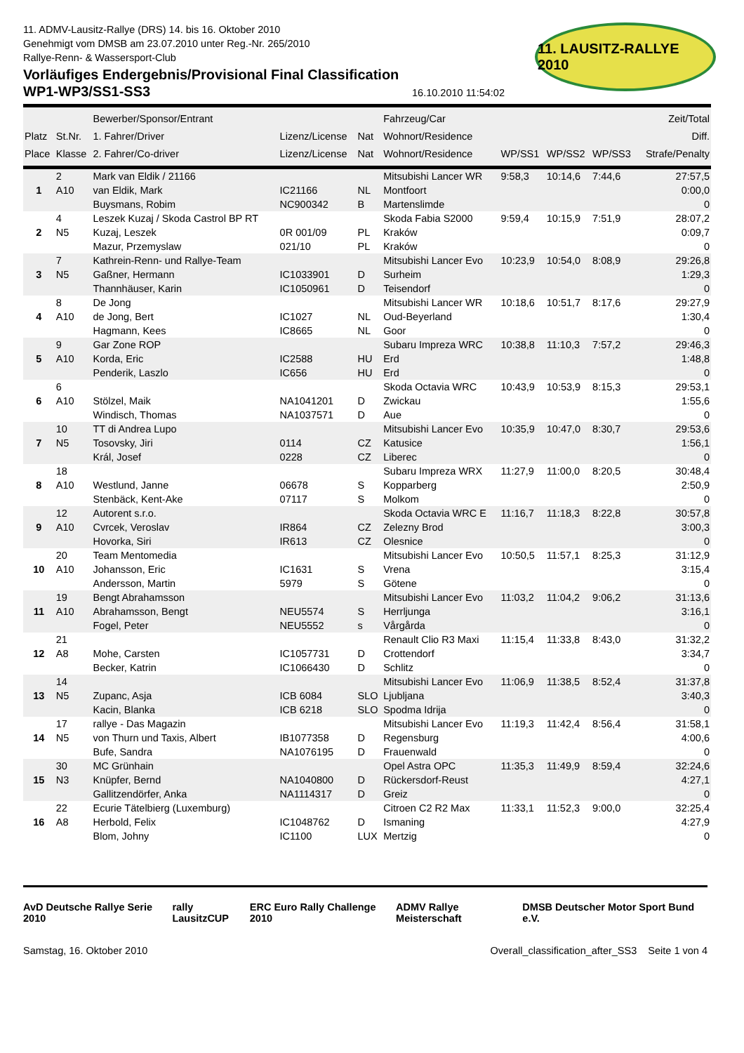11. ADMV-Lausitz-Rallye (DRS) 14. bis 16. Oktober 2010
Genehmigt vom DMSB am 23.07.2010 unter Reg.-Nr. 265/2010
Rallye-Renn- & Wassersport-Club
Vorläufiges Endergebnis/Provisional Final Classification
WP1-WP3/SS1-SS3
16.10.2010 11:54:02
11. LAUSITZ-RALLYE 2010
| Platz Place | St.Nr. Klasse | Bewerber/Sponsor/Entrant 1. Fahrer/Driver 2. Fahrer/Co-driver | Lizenz/License Lizenz/License | Nat Nat | Fahrzeug/Car Wohnort/Residence Wohnort/Residence | WP/SS1 | WP/SS2 | WP/SS3 | Zeit/Total Diff. Strafe/Penalty |
| --- | --- | --- | --- | --- | --- | --- | --- | --- | --- |
| 1 | 2 A10 | Mark van Eldik / 21166 van Eldik, Mark Buysmans, Robim | IC21166 NC900342 | NL B | Mitsubishi Lancer WR Montfoort Martenslimde | 9:58,3 | 10:14,6 | 7:44,6 | 27:57,5 0:00,0 0 |
| 2 | 4 N5 | Leszek Kuzaj / Skoda Castrol BP RT Kuzaj, Leszek Mazur, Przemyslaw | 0R 001/09 021/10 | PL PL | Skoda Fabia S2000 Kraków Kraków | 9:59,4 | 10:15,9 | 7:51,9 | 28:07,2 0:09,7 0 |
| 3 | 7 N5 | Kathrein-Renn- und Rallye-Team Gaßner, Hermann Thannhäuser, Karin | IC1033901 IC1050961 | D D | Mitsubishi Lancer Evo Surheim Teisendorf | 10:23,9 | 10:54,0 | 8:08,9 | 29:26,8 1:29,3 0 |
| 4 | 8 A10 | De Jong de Jong, Bert Hagmann, Kees | IC1027 IC8665 | NL NL | Mitsubishi Lancer WR Oud-Beyerland Goor | 10:18,6 | 10:51,7 | 8:17,6 | 29:27,9 1:30,4 0 |
| 5 | 9 A10 | Gar Zone ROP Korda, Eric Penderik, Laszlo | IC2588 IC656 | HU HU | Subaru Impreza WRC Erd Erd | 10:38,8 | 11:10,3 | 7:57,2 | 29:46,3 1:48,8 0 |
| 6 | 6 A10 | Stölzel, Maik Windisch, Thomas | NA1041201 NA1037571 | D D | Skoda Octavia WRC Zwickau Aue | 10:43,9 | 10:53,9 | 8:15,3 | 29:53,1 1:55,6 0 |
| 7 | 10 N5 | TT di Andrea Lupo Tosovsky, Jiri Král, Josef | 0114 0228 | CZ CZ | Mitsubishi Lancer Evo Katusice Liberec | 10:35,9 | 10:47,0 | 8:30,7 | 29:53,6 1:56,1 0 |
| 8 | 18 A10 | Westlund, Janne Stenbäck, Kent-Ake | 06678 07117 | S S | Subaru Impreza WRX Kopparberg Molkom | 11:27,9 | 11:00,0 | 8:20,5 | 30:48,4 2:50,9 0 |
| 9 | 12 A10 | Autorent s.r.o. Cvrcek, Veroslav Hovorka, Siri | IR864 IR613 | CZ CZ | Skoda Octavia WRC E Zelezny Brod Olesnice | 11:16,7 | 11:18,3 | 8:22,8 | 30:57,8 3:00,3 0 |
| 10 | 20 A10 | Team Mentomedia Johansson, Eric Andersson, Martin | IC1631 5979 | S S | Mitsubishi Lancer Evo Vrena Götene | 10:50,5 | 11:57,1 | 8:25,3 | 31:12,9 3:15,4 0 |
| 11 | 19 A10 | Bengt Abrahamsson Abrahamsson, Bengt Fogel, Peter | NEU5574 NEU5552 | S s | Mitsubishi Lancer Evo Herrljunga Vårgårda | 11:03,2 | 11:04,2 | 9:06,2 | 31:13,6 3:16,1 0 |
| 12 | 21 A8 | Mohe, Carsten Becker, Katrin | IC1057731 IC1066430 | D D | Renault Clio R3 Maxi Crottendorf Schlitz | 11:15,4 | 11:33,8 | 8:43,0 | 31:32,2 3:34,7 0 |
| 13 | 14 N5 | Zupanc, Asja Kacin, Blanka | ICB 6084 ICB 6218 | SLO SLO | Mitsubishi Lancer Evo Ljubljana Spodma Idrija | 11:06,9 | 11:38,5 | 8:52,4 | 31:37,8 3:40,3 0 |
| 14 | 17 N5 | rallye - Das Magazin von Thurn und Taxis, Albert Bufe, Sandra | IB1077358 NA1076195 | D D | Mitsubishi Lancer Evo Regensburg Frauenwald | 11:19,3 | 11:42,4 | 8:56,4 | 31:58,1 4:00,6 0 |
| 15 | 30 N3 | MC Grünhain Knüpfer, Bernd Gallitzendörfer, Anka | NA1040800 NA1114317 | D D | Opel Astra OPC Rückersdorf-Reust Greiz | 11:35,3 | 11:49,9 | 8:59,4 | 32:24,6 4:27,1 0 |
| 16 | 22 A8 | Ecurie Tätelbierg (Luxemburg) Herbold, Felix Blom, Johny | IC1048762 IC1100 | D LUX | Citroen C2 R2 Max Ismaning Mertzig | 11:33,1 | 11:52,3 | 9:00,0 | 32:25,4 4:27,9 0 |
AvD Deutsche Rallye Serie 2010 rally LausitzCUP ERC Euro Rally Challenge 2010 ADMV Rallye Meisterschaft DMSB Deutscher Motor Sport Bund e.V.
Samstag, 16. Oktober 2010 Overall_classification_after_SS3 Seite 1 von 4